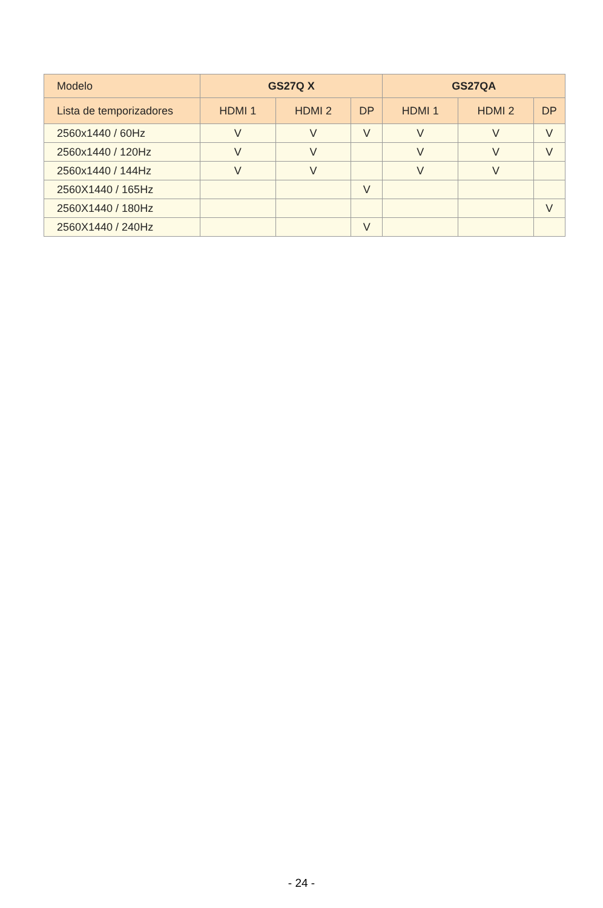| Modelo | GS27Q X | | | GS27QA | | |
| --- | --- | --- | --- | --- | --- | --- |
| Lista de temporizadores | HDMI 1 | HDMI 2 | DP | HDMI 1 | HDMI 2 | DP |
| 2560x1440 / 60Hz | V | V | V | V | V | V |
| 2560x1440 / 120Hz | V | V | | V | V | V |
| 2560x1440 / 144Hz | V | V | | V | V | |
| 2560X1440 / 165Hz | | | V | | | |
| 2560X1440 / 180Hz | | | | | | V |
| 2560X1440 / 240Hz | | | V | | | |
- 24 -